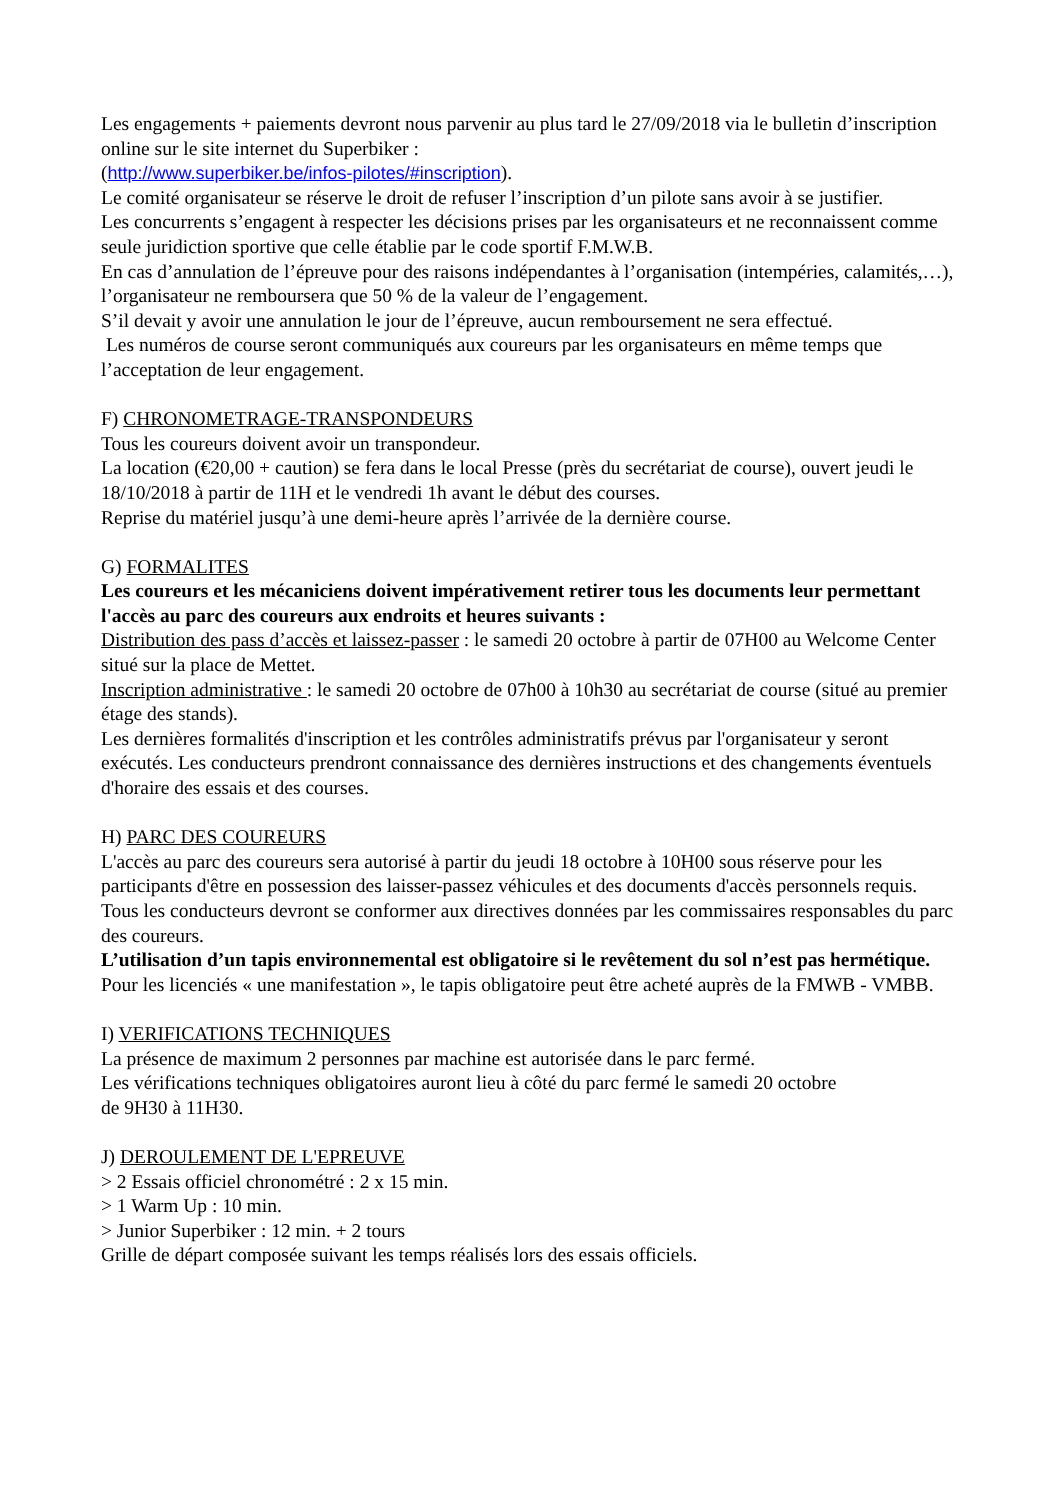Les engagements + paiements devront nous parvenir au plus tard le 27/09/2018 via le bulletin d’inscription online sur le site internet du Superbiker :
(http://www.superbiker.be/infos-pilotes/#inscription).
Le comité organisateur se réserve le droit de refuser l’inscription d’un pilote sans avoir à se justifier.
Les concurrents s’engagent à respecter les décisions prises par les organisateurs et ne reconnaissent comme seule juridiction sportive que celle établie par le code sportif F.M.W.B.
En cas d’annulation de l’épreuve pour des raisons indépendantes à l’organisation (intempéries, calamités,…), l’organisateur ne remboursera que 50 % de la valeur de l’engagement.
S’il devait y avoir une annulation le jour de l’épreuve, aucun remboursement ne sera effectué.
Les numéros de course seront communiqués aux coureurs par les organisateurs en même temps que l’acceptation de leur engagement.
F) CHRONOMETRAGE-TRANSPONDEURS
Tous les coureurs doivent avoir un transpondeur.
La location (€20,00 + caution) se fera dans le local Presse (près du secrétariat de course), ouvert jeudi le 18/10/2018 à partir de 11H et le vendredi 1h avant le début des courses.
Reprise du matériel jusqu’à une demi-heure après l’arrivée de la dernière course.
G) FORMALITES
Les coureurs et les mécaniciens doivent impérativement retirer tous les documents leur permettant l'accès au parc des coureurs aux endroits et heures suivants :
Distribution des pass d’accès et laissez-passer : le samedi 20 octobre à partir de 07H00 au Welcome Center situé sur la place de Mettet.
Inscription administrative : le samedi 20 octobre de 07h00 à 10h30 au secrétariat de course (situé au premier étage des stands).
Les dernières formalités d'inscription et les contrôles administratifs prévus par l'organisateur y seront exécutés. Les conducteurs prendront connaissance des dernières instructions et des changements éventuels d'horaire des essais et des courses.
H) PARC DES COUREURS
L'accès au parc des coureurs sera autorisé à partir du jeudi 18 octobre à 10H00 sous réserve pour les participants d'être en possession des laisser-passez véhicules et des documents d'accès personnels requis.
Tous les conducteurs devront se conformer aux directives données par les commissaires responsables du parc des coureurs.
L’utilisation d’un tapis environnemental est obligatoire si le revêtement du sol n’est pas hermétique.
Pour les licenciés « une manifestation », le tapis obligatoire peut être acheté auprès de la FMWB - VMBB.
I) VERIFICATIONS TECHNIQUES
La présence de maximum 2 personnes par machine est autorisée dans le parc fermé.
Les vérifications techniques obligatoires auront lieu à côté du parc fermé le samedi 20 octobre
de 9H30 à 11H30.
J) DEROULEMENT DE L'EPREUVE
> 2 Essais officiel chronométré : 2 x 15 min.
> 1 Warm Up : 10 min.
> Junior Superbiker : 12 min. + 2 tours
Grille de départ composée suivant les temps réalisés lors des essais officiels.